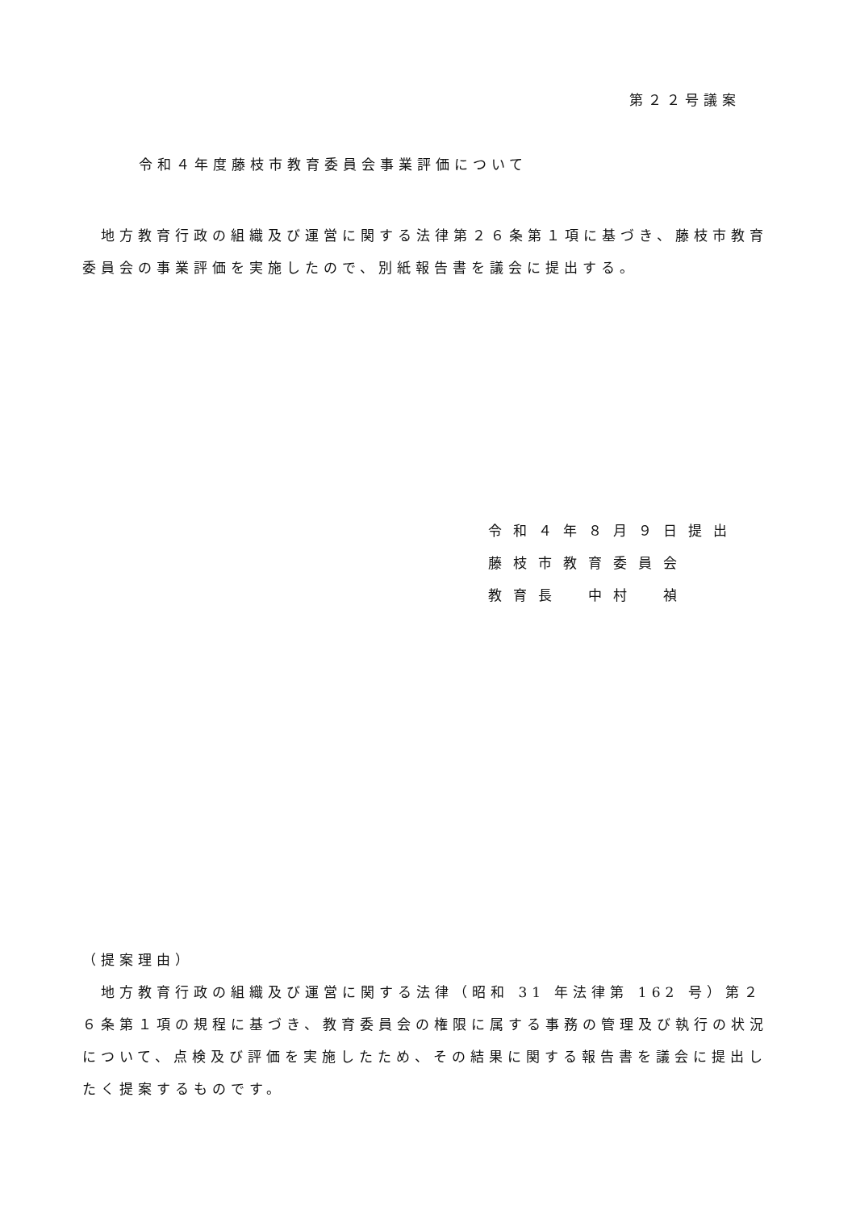第２２号議案
令和４年度藤枝市教育委員会事業評価について
　地方教育行政の組織及び運営に関する法律第２６条第１項に基づき、藤枝市教育委員会の事業評価を実施したので、別紙報告書を議会に提出する。
令和４年８月９日提出
藤枝市教育委員会
教育長　中村　禎
（提案理由）
　地方教育行政の組織及び運営に関する法律（昭和 31 年法律第 162 号）第２６条第１項の規程に基づき、教育委員会の権限に属する事務の管理及び執行の状況について、点検及び評価を実施したため、その結果に関する報告書を議会に提出したく提案するものです。